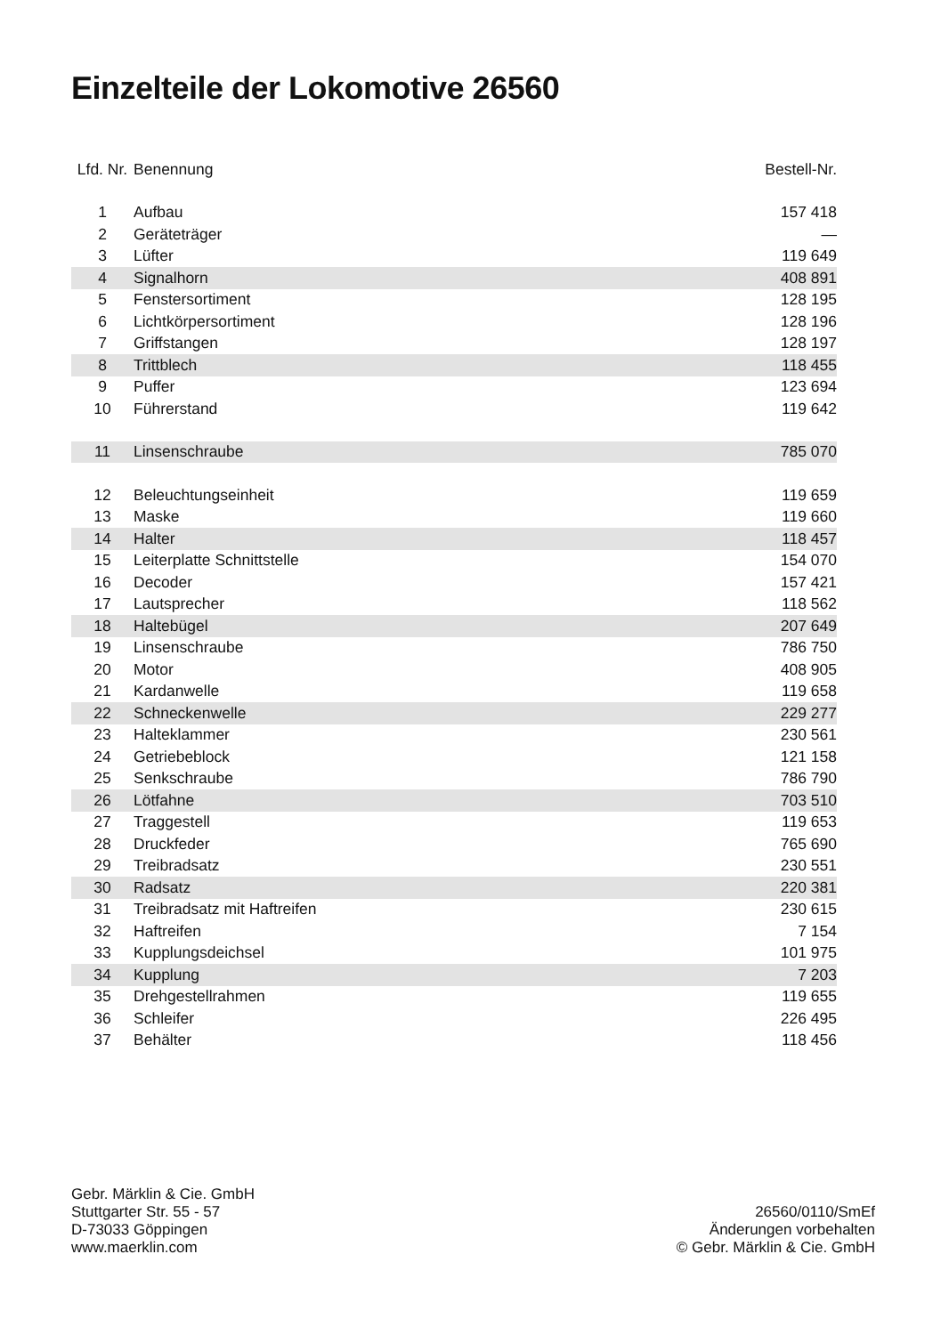Einzelteile der Lokomotive 26560
| Lfd. Nr. | Benennung | Bestell-Nr. |
| --- | --- | --- |
| 1 | Aufbau | 157 418 |
| 2 | Geräteträger | — |
| 3 | Lüfter | 119 649 |
| 4 | Signalhorn | 408 891 |
| 5 | Fenstersortiment | 128 195 |
| 6 | Lichtkörpersortiment | 128 196 |
| 7 | Griffstangen | 128 197 |
| 8 | Trittblech | 118 455 |
| 9 | Puffer | 123 694 |
| 10 | Führerstand | 119 642 |
| 11 | Linsenschraube | 785 070 |
| 12 | Beleuchtungseinheit | 119 659 |
| 13 | Maske | 119 660 |
| 14 | Halter | 118 457 |
| 15 | Leiterplatte Schnittstelle | 154 070 |
| 16 | Decoder | 157 421 |
| 17 | Lautsprecher | 118 562 |
| 18 | Haltebügel | 207 649 |
| 19 | Linsenschraube | 786 750 |
| 20 | Motor | 408 905 |
| 21 | Kardanwelle | 119 658 |
| 22 | Schneckenwelle | 229 277 |
| 23 | Halteklammer | 230 561 |
| 24 | Getriebeblock | 121 158 |
| 25 | Senkschraube | 786 790 |
| 26 | Lötfahne | 703 510 |
| 27 | Traggestell | 119 653 |
| 28 | Druckfeder | 765 690 |
| 29 | Treibradsatz | 230 551 |
| 30 | Radsatz | 220 381 |
| 31 | Treibradsatz mit Haftreifen | 230 615 |
| 32 | Haftreifen | 7 154 |
| 33 | Kupplungsdeichsel | 101 975 |
| 34 | Kupplung | 7 203 |
| 35 | Drehgestellrahmen | 119 655 |
| 36 | Schleifer | 226 495 |
| 37 | Behälter | 118 456 |
Gebr. Märklin & Cie. GmbH
Stuttgarter Str. 55 - 57
D-73033 Göppingen
www.maerklin.com
26560/0110/SmEf
Änderungen vorbehalten
© Gebr. Märklin & Cie. GmbH